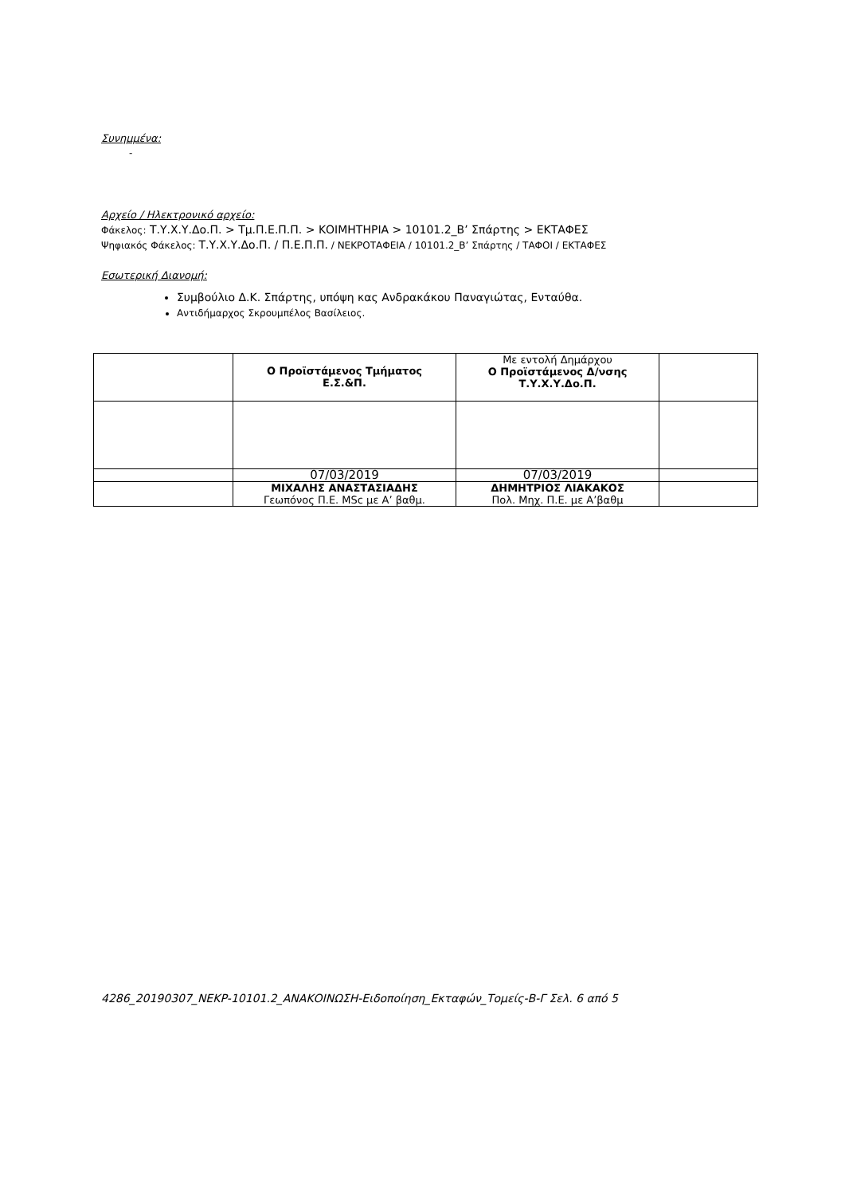Συνημμένα:
-
Αρχείο / Ηλεκτρονικό αρχείο:
Φάκελος: Τ.Υ.Χ.Υ.Δο.Π. > Τμ.Π.Ε.Π.Π. > ΚΟΙΜΗΤΗΡΙΑ > 10101.2_Β’ Σπάρτης > ΕΚΤΑΦΕΣ
Ψηφιακός Φάκελος: Τ.Υ.Χ.Υ.Δο.Π. / Π.Ε.Π.Π. / ΝΕΚΡΟΤΑΦΕΙΑ / 10101.2_Β’ Σπάρτης / ΤΑΦΟΙ / ΕΚΤΑΦΕΣ
Εσωτερική Διανομή:
Συμβούλιο Δ.Κ. Σπάρτης, υπόψη κας Ανδρακάκου Παναγιώτας, Ενταύθα.
Αντιδήμαρχος Σκρουμπέλος Βασίλειος.
| | Ο Προϊστάμενος Τμήματος Ε.Σ.&Π. | Με εντολή Δημάρχου Ο Προϊστάμενος Δ/νσης Τ.Υ.Χ.Υ.Δο.Π. | |
| | 07/03/2019 | 07/03/2019 | |
| | ΜΙΧΑΛΗΣ ΑΝΑΣΤΑΣΙΑΔΗΣ Γεωπόνος Π.Ε. MSc με Α’ βαθμ. | ΔΗΜΗΤΡΙΟΣ ΛΙΑΚΑΚΟΣ Πολ. Μηχ. Π.Ε. με Α’βαθμ | |
4286_20190307_ΝΕΚΡ-10101.2_ΑΝΑΚΟΙΝΩΣΗ-Ειδοποίηση_Εκταφών_Τομείς-Β-Γ Σελ. 6 από 5